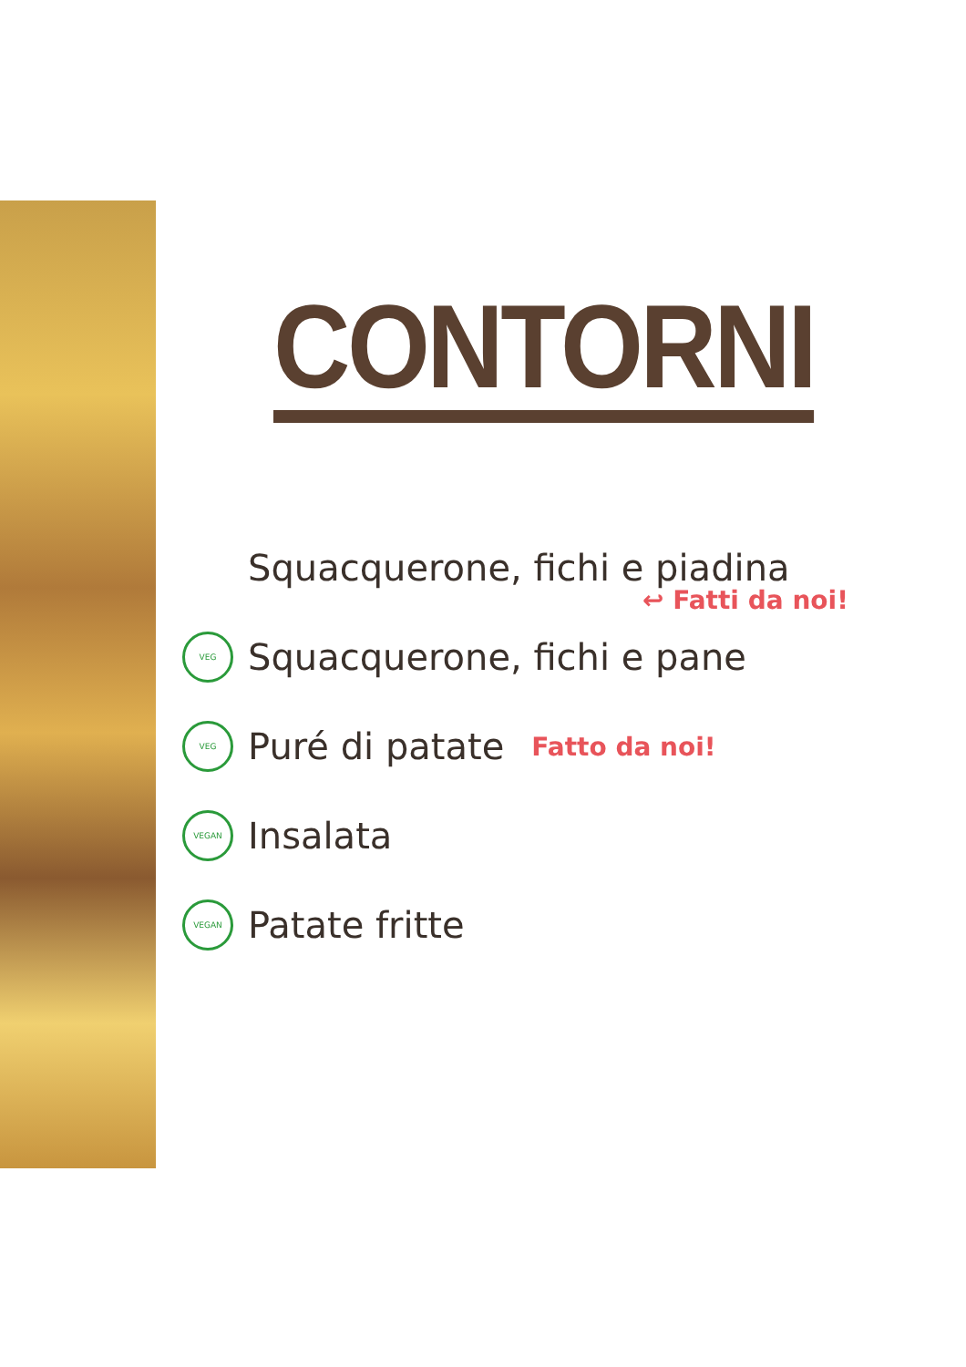CONTORNI
Squacquerone, fichi e piadina
↩ Fatti da noi!
VEG Squacquerone, fichi e pane
VEG Puré di patate Fatto da noi!
VEGAN Insalata
VEGAN Patate fritte